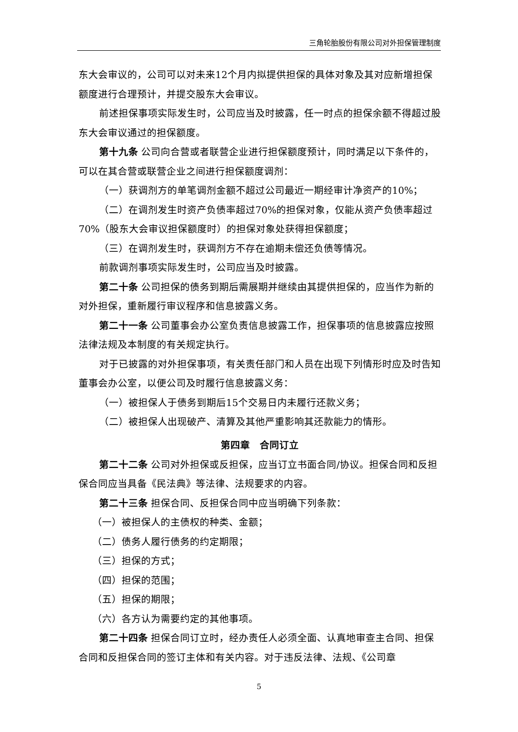三角轮胎股份有限公司对外担保管理制度
东大会审议的，公司可以对未来12个月内拟提供担保的具体对象及其对应新增担保额度进行合理预计，并提交股东大会审议。
前述担保事项实际发生时，公司应当及时披露，任一时点的担保余额不得超过股东大会审议通过的担保额度。
第十九条 公司向合营或者联营企业进行担保额度预计，同时满足以下条件的，可以在其合营或联营企业之间进行担保额度调剂：
（一）获调剂方的单笔调剂金额不超过公司最近一期经审计净资产的10%；
（二）在调剂发生时资产负债率超过70%的担保对象，仅能从资产负债率超过70%（股东大会审议担保额度时）的担保对象处获得担保额度；
（三）在调剂发生时，获调剂方不存在逾期未偿还负债等情况。
前款调剂事项实际发生时，公司应当及时披露。
第二十条 公司担保的债务到期后需展期并继续由其提供担保的，应当作为新的对外担保，重新履行审议程序和信息披露义务。
第二十一条 公司董事会办公室负责信息披露工作，担保事项的信息披露应按照法律法规及本制度的有关规定执行。
对于已披露的对外担保事项，有关责任部门和人员在出现下列情形时应及时告知董事会办公室，以便公司及时履行信息披露义务：
（一）被担保人于债务到期后15个交易日内未履行还款义务；
（二）被担保人出现破产、清算及其他严重影响其还款能力的情形。
第四章　合同订立
第二十二条 公司对外担保或反担保，应当订立书面合同/协议。担保合同和反担保合同应当具备《民法典》等法律、法规要求的内容。
第二十三条 担保合同、反担保合同中应当明确下列条款：
（一）被担保人的主债权的种类、金额；
（二）债务人履行债务的约定期限；
（三）担保的方式；
（四）担保的范围；
（五）担保的期限；
（六）各方认为需要约定的其他事项。
第二十四条 担保合同订立时，经办责任人必须全面、认真地审查主合同、担保合同和反担保合同的签订主体和有关内容。对于违反法律、法规、《公司章
5